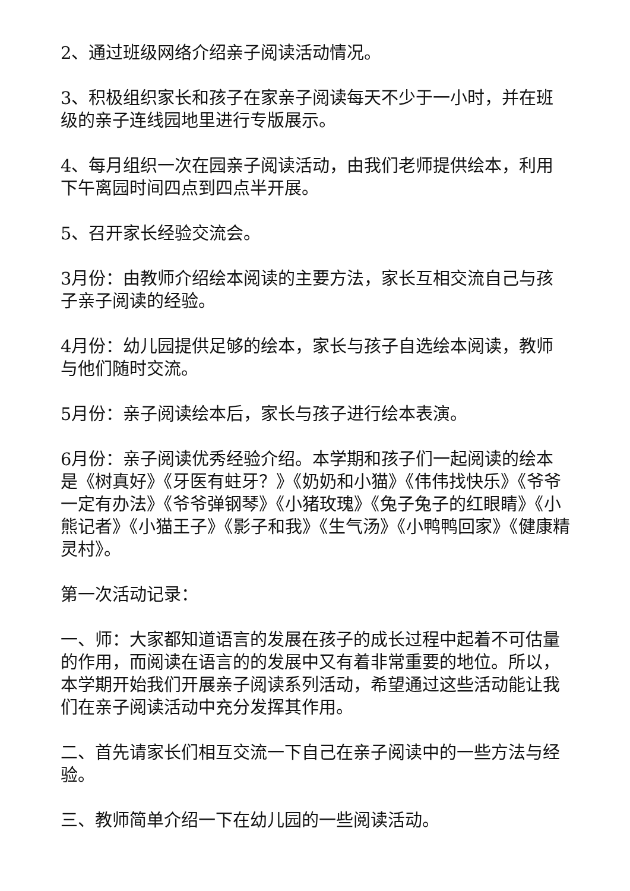2、通过班级网络介绍亲子阅读活动情况。
3、积极组织家长和孩子在家亲子阅读每天不少于一小时，并在班级的亲子连线园地里进行专版展示。
4、每月组织一次在园亲子阅读活动，由我们老师提供绘本，利用下午离园时间四点到四点半开展。
5、召开家长经验交流会。
3月份：由教师介绍绘本阅读的主要方法，家长互相交流自己与孩子亲子阅读的经验。
4月份：幼儿园提供足够的绘本，家长与孩子自选绘本阅读，教师与他们随时交流。
5月份：亲子阅读绘本后，家长与孩子进行绘本表演。
6月份：亲子阅读优秀经验介绍。本学期和孩子们一起阅读的绘本是《树真好》《牙医有蛀牙？》《奶奶和小猫》《伟伟找快乐》《爷爷一定有办法》《爷爷弹钢琴》《小猪玫瑰》《兔子兔子的红眼睛》《小熊记者》《小猫王子》《影子和我》《生气汤》《小鸭鸭回家》《健康精灵村》。
第一次活动记录：
一、师：大家都知道语言的发展在孩子的成长过程中起着不可估量的作用，而阅读在语言的的发展中又有着非常重要的地位。所以，本学期开始我们开展亲子阅读系列活动，希望通过这些活动能让我们在亲子阅读活动中充分发挥其作用。
二、首先请家长们相互交流一下自己在亲子阅读中的一些方法与经验。
三、教师简单介绍一下在幼儿园的一些阅读活动。